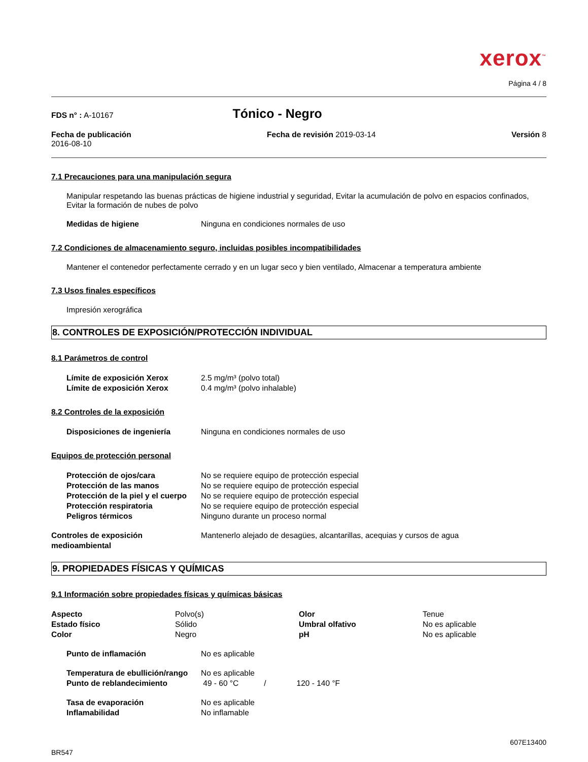xerox<sup>™</sup>
Página 4 / 8
FDS n° : A-10167 Tónico - Negro
Fecha de publicación
2016-08-10 Fecha de revisión 2019-03-14 Versión 8
7.1 Precauciones para una manipulación segura
Manipular respetando las buenas prácticas de higiene industrial y seguridad, Evitar la acumulación de polvo en espacios confinados, Evitar la formación de nubes de polvo
| Medidas de higiene | Ninguna en condiciones normales de uso |
7.2 Condiciones de almacenamiento seguro, incluidas posibles incompatibilidades
Mantener el contenedor perfectamente cerrado y en un lugar seco y bien ventilado, Almacenar a temperatura ambiente
7.3 Usos finales específicos
Impresión xerográfica
8. CONTROLES DE EXPOSICIÓN/PROTECCIÓN INDIVIDUAL
8.1 Parámetros de control
| Límite de exposición Xerox | 2.5 mg/m³ (polvo total) |
| Límite de exposición Xerox | 0.4 mg/m³ (polvo inhalable) |
8.2 Controles de la exposición
| Disposiciones de ingeniería | Ninguna en condiciones normales de uso |
Equipos de protección personal
| Protección de ojos/cara | No se requiere equipo de protección especial |
| Protección de las manos | No se requiere equipo de protección especial |
| Protección de la piel y el cuerpo | No se requiere equipo de protección especial |
| Protección respiratoria | No se requiere equipo de protección especial |
| Peligros térmicos | Ninguno durante un proceso normal |
| Controles de exposición medioambiental | Mantenerlo alejado de desagües, alcantarillas, acequias y cursos de agua |
9. PROPIEDADES FÍSICAS Y QUÍMICAS
9.1 Información sobre propiedades físicas y químicas básicas
| Aspecto | Polvo(s) | Olor | Tenue |
| Estado físico | Sólido | Umbral olfativo | No es aplicable |
| Color | Negro | pH | No es aplicable |
| Punto de inflamación | No es aplicable |
| Temperatura de ebullición/rango | No es aplicable | | |
| Punto de reblandecimiento | 49 - 60 °C | / | 120 - 140 °F |
| Tasa de evaporación | No es aplicable |
| Inflamabilidad | No inflamable |
BR547 607E13400